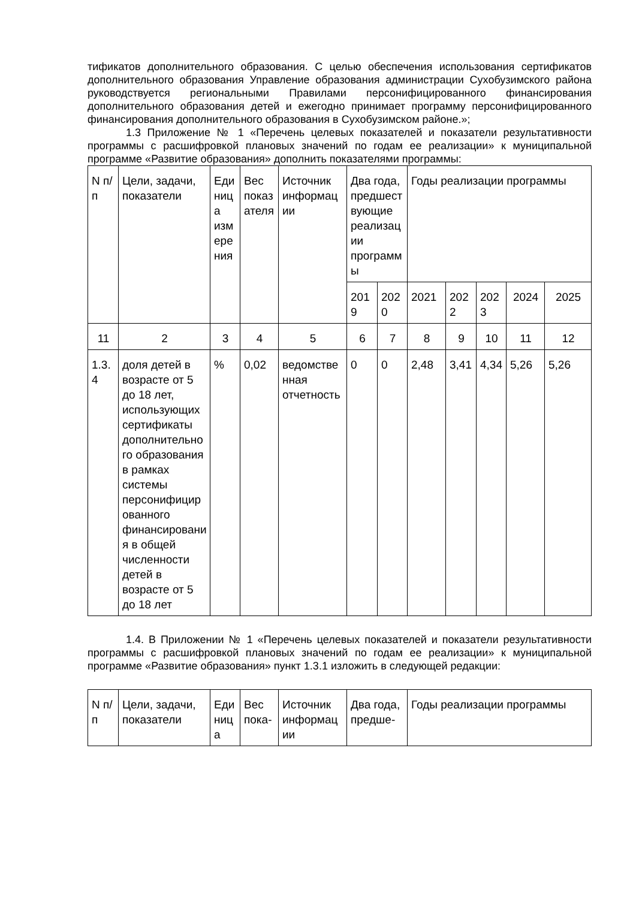тификатов дополнительного образования. С целью обеспечения использования сертификатов дополнительного образования Управление образования администрации Сухобузимского района руководствуется региональными Правилами персонифицированного финансирования дополнительного образования детей и ежегодно принимает программу персонифицированного финансирования дополнительного образования в Сухобузимском районе.»;
1.3 Приложение № 1 «Перечень целевых показателей и показатели результативности программы с расшифровкой плановых значений по годам ее реализации» к муниципальной программе «Развитие образования» дополнить показателями программы:
| N п/п | Цели, задачи, показатели | Единица измерения | Вес показателя | Источник информации | Два года, предшествующие реализации программы | | Годы реализации программы | | | | |
| | | | | | 2019 | 2020 | 2021 | 2022 | 2023 | 2024 | 2025 |
| 11 | 2 | 3 | 4 | 5 | 6 | 7 | 8 | 9 | 10 | 11 | 12 |
| 1.3.4 | доля детей в возрасте от 5 до 18 лет, использующих сертификаты дополнительного образования в рамках системы персонифицированного финансирования в общей численности детей в возрасте от 5 до 18 лет | % | 0,02 | ведомственная отчетность | 0 | 0 | 2,48 | 3,41 | 4,34 | 5,26 | 5,26 |
1.4. В Приложении № 1 «Перечень целевых показателей и показатели результативности программы с расшифровкой плановых значений по годам ее реализации» к муниципальной программе «Развитие образования» пункт 1.3.1 изложить в следующей редакции:
| N п/п | Цели, задачи, показатели | Единица | Вес пока- | Источник информации | Два года, предше- | Годы реализации программы |